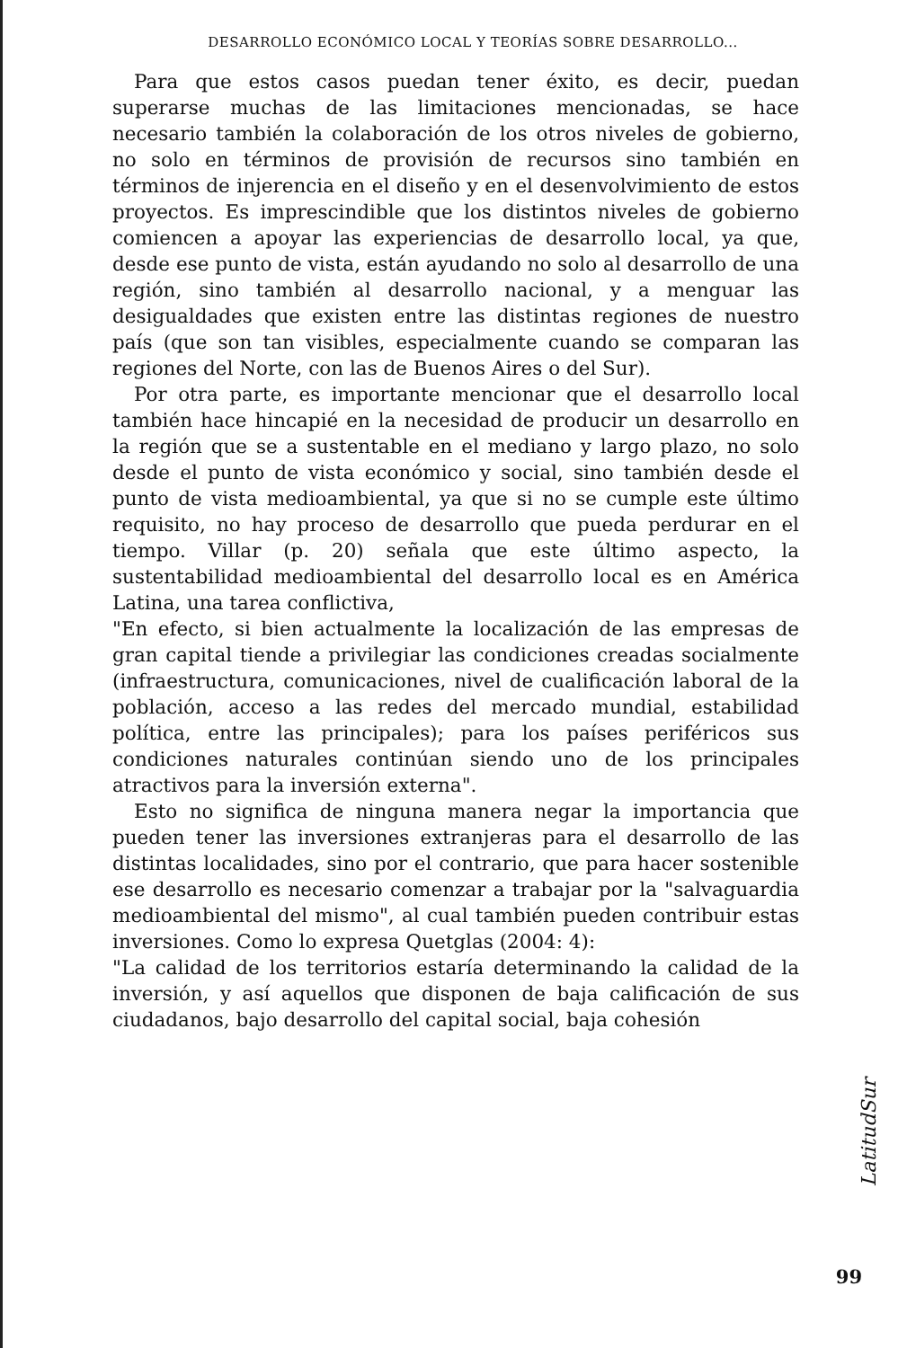DESARROLLO ECONÓMICO LOCAL Y TEORÍAS SOBRE DESARROLLO...
Para que estos casos puedan tener éxito, es decir, puedan superarse muchas de las limitaciones mencionadas, se hace necesario también la colaboración de los otros niveles de gobierno, no solo en términos de provisión de recursos sino también en términos de injerencia en el diseño y en el desenvolvimiento de estos proyectos. Es imprescindible que los distintos niveles de gobierno comiencen a apoyar las experiencias de desarrollo local, ya que, desde ese punto de vista, están ayudando no solo al desarrollo de una región, sino también al desarrollo nacional, y a menguar las desigualdades que existen entre las distintas regiones de nuestro país (que son tan visibles, especialmente cuando se comparan las regiones del Norte, con las de Buenos Aires o del Sur).
Por otra parte, es importante mencionar que el desarrollo local también hace hincapié en la necesidad de producir un desarrollo en la región que se a sustentable en el mediano y largo plazo, no solo desde el punto de vista económico y social, sino también desde el punto de vista medioambiental, ya que si no se cumple este último requisito, no hay proceso de desarrollo que pueda perdurar en el tiempo. Villar (p. 20) señala que este último aspecto, la sustentabilidad medioambiental del desarrollo local es en América Latina, una tarea conflictiva,
"En efecto, si bien actualmente la localización de las empresas de gran capital tiende a privilegiar las condiciones creadas socialmente (infraestructura, comunicaciones, nivel de cualificación laboral de la población, acceso a las redes del mercado mundial, estabilidad política, entre las principales); para los países periféricos sus condiciones naturales continúan siendo uno de los principales atractivos para la inversión externa".
Esto no significa de ninguna manera negar la importancia que pueden tener las inversiones extranjeras para el desarrollo de las distintas localidades, sino por el contrario, que para hacer sostenible ese desarrollo es necesario comenzar a trabajar por la "salvaguardia medioambiental del mismo", al cual también pueden contribuir estas inversiones. Como lo expresa Quetglas (2004: 4):
"La calidad de los territorios estaría determinando la calidad de la inversión, y así aquellos que disponen de baja calificación de sus ciudadanos, bajo desarrollo del capital social, baja cohesión
LatitudSur
99